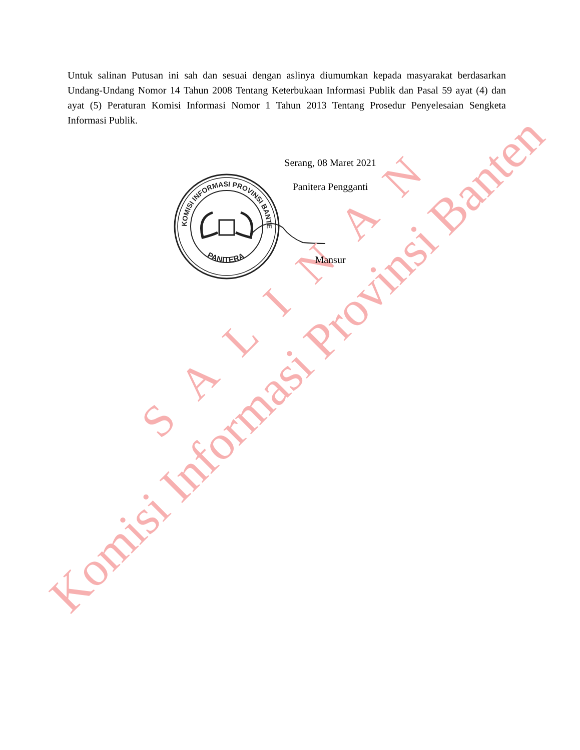KOMISI INFORMASI PROVINSI BANTEN
PANITERA
S A L I N A N
Komisi Informasi Provinsi Banten
Untuk salinan Putusan ini sah dan sesuai dengan aslinya diumumkan kepada masyarakat berdasarkan Undang-Undang Nomor 14 Tahun 2008 Tentang Keterbukaan Informasi Publik dan Pasal 59 ayat (4) dan ayat (5) Peraturan Komisi Informasi Nomor 1 Tahun 2013 Tentang Prosedur Penyelesaian Sengketa Informasi Publik.
Serang, 08 Maret 2021
Panitera Pengganti
Mansur